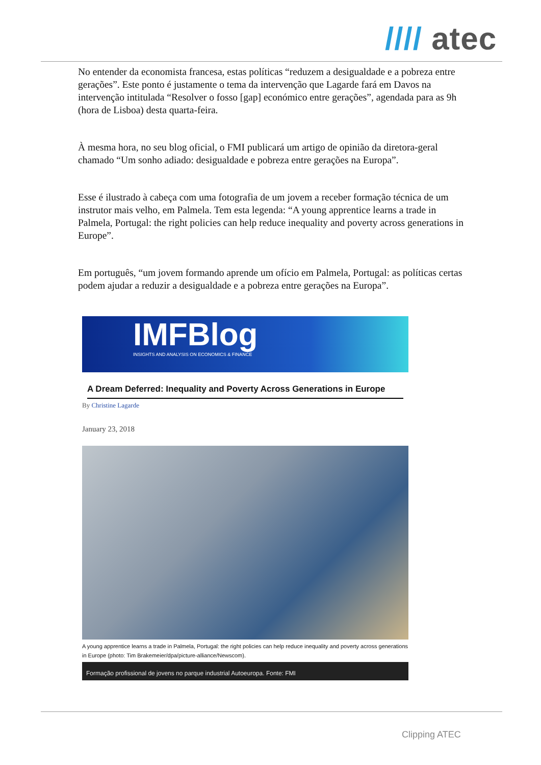//// atec
No entender da economista francesa, estas políticas “reduzem a desigualdade e a pobreza entre gerações”. Este ponto é justamente o tema da intervenção que Lagarde fará em Davos na intervenção intitulada “Resolver o fosso [gap] económico entre gerações”, agendada para as 9h (hora de Lisboa) desta quarta-feira.
À mesma hora, no seu blog oficial, o FMI publicará um artigo de opinião da diretora-geral chamado “Um sonho adiado: desigualdade e pobreza entre gerações na Europa”.
Esse é ilustrado à cabeça com uma fotografia de um jovem a receber formação técnica de um instrutor mais velho, em Palmela. Tem esta legenda: “A young apprentice learns a trade in Palmela, Portugal: the right policies can help reduce inequality and poverty across generations in Europe”.
Em português, “um jovem formando aprende um ofício em Palmela, Portugal: as políticas certas podem ajudar a reduzir a desigualdade e a pobreza entre gerações na Europa”.
IMFBlog
INSIGHTS AND ANALYSIS ON ECONOMICS & FINANCE
A Dream Deferred: Inequality and Poverty Across Generations in Europe
By Christine Lagarde
January 23, 2018
A young apprentice learns a trade in Palmela, Portugal: the right policies can help reduce inequality and poverty across generations in Europe (photo: Tim Brakemeier/dpa/picture-alliance/Newscom).
Formação profissional de jovens no parque industrial Autoeuropa. Fonte: FMI
Clipping ATEC